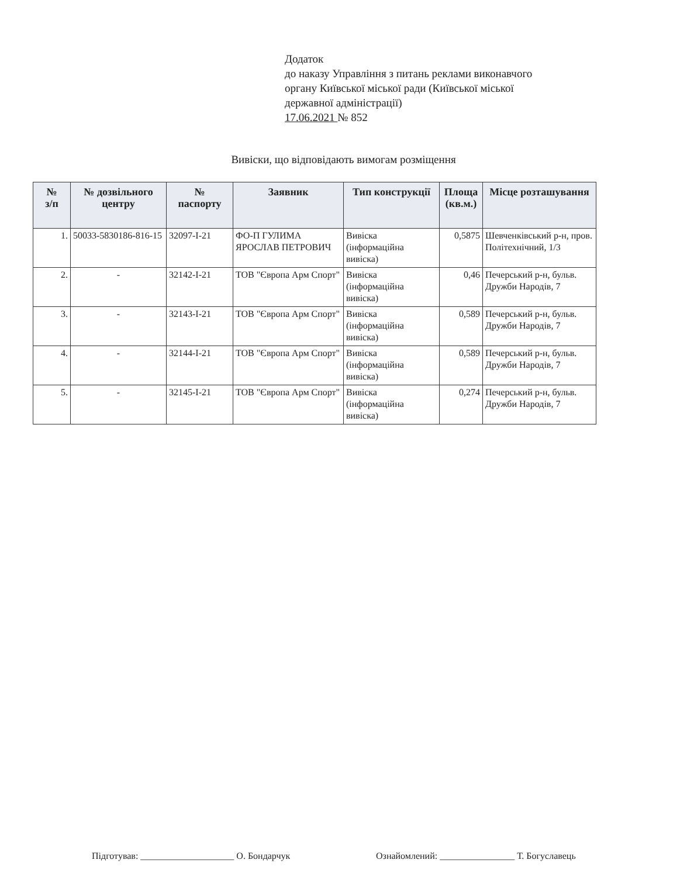Додаток
до наказу Управління з питань реклами виконавчого
органу Київської міської ради (Київської міської
державної адміністрації)
17.06.2021 № 852
Вивіски, що відповідають вимогам розміщення
| № з/п | № дозвільного центру | № паспорту | Заявник | Тип конструкції | Площа (кв.м.) | Місце розташування |
| --- | --- | --- | --- | --- | --- | --- |
| 1. | 50033-5830186-816-15 | 32097-І-21 | ФО-П ГУЛИМА ЯРОСЛАВ ПЕТРОВИЧ | Вивіска (інформаційна вивіска) | 0,5875 | Шевченківський р-н, пров. Політехнічний, 1/3 |
| 2. | - | 32142-І-21 | ТОВ "Європа Арм Спорт" | Вивіска (інформаційна вивіска) | 0,46 | Печерський р-н, бульв. Дружби Народів, 7 |
| 3. | - | 32143-І-21 | ТОВ "Європа Арм Спорт" | Вивіска (інформаційна вивіска) | 0,589 | Печерський р-н, бульв. Дружби Народів, 7 |
| 4. | - | 32144-І-21 | ТОВ "Європа Арм Спорт" | Вивіска (інформаційна вивіска) | 0,589 | Печерський р-н, бульв. Дружби Народів, 7 |
| 5. | - | 32145-І-21 | ТОВ "Європа Арм Спорт" | Вивіска (інформаційна вивіска) | 0,274 | Печерський р-н, бульв. Дружби Народів, 7 |
Підготував: ____________________ О. Бондарчук
Ознайомлений: ________________ Т. Богуславець